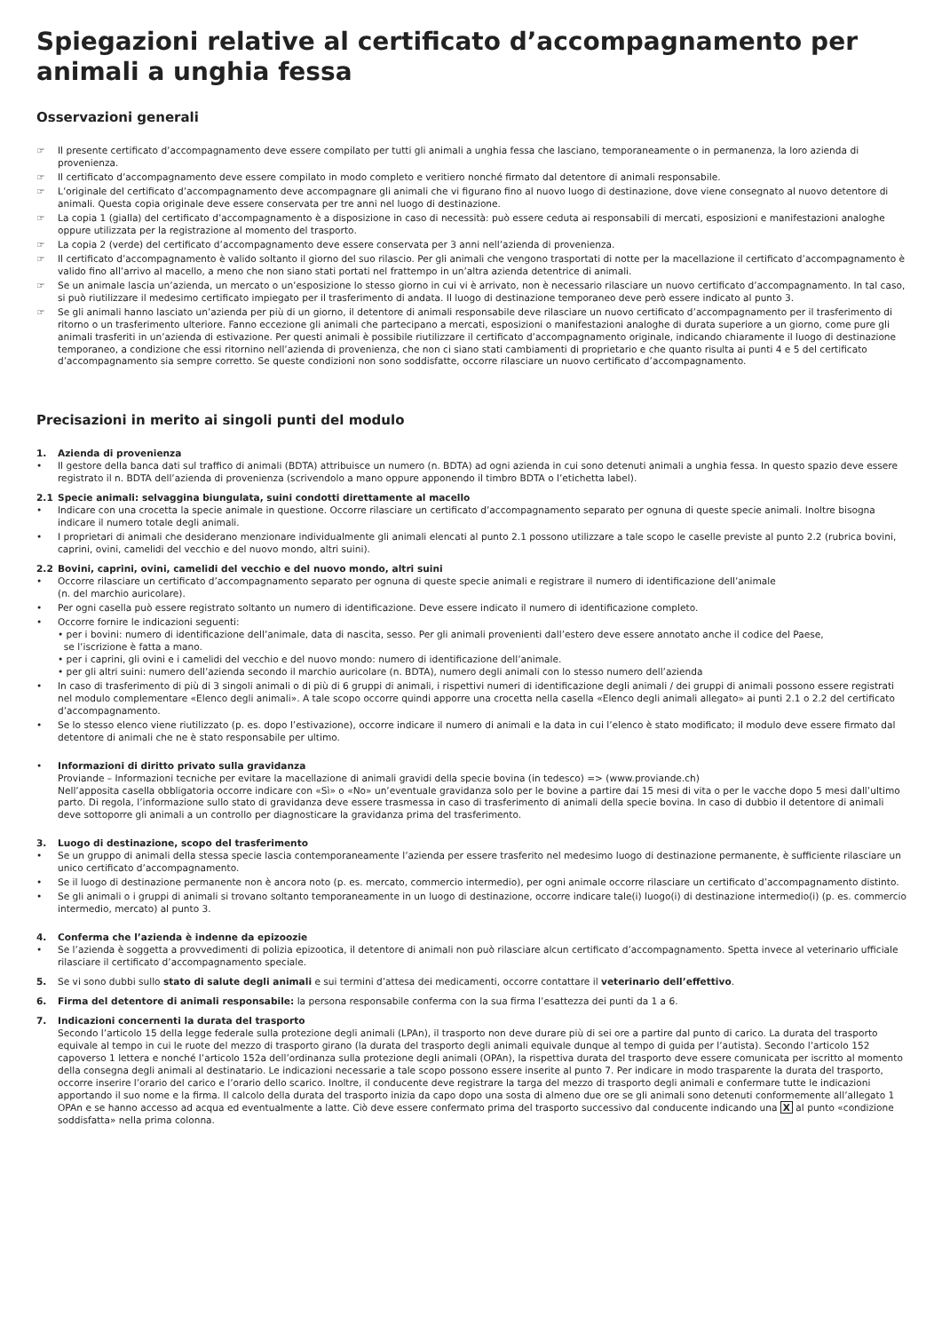Spiegazioni relative al certificato d’accompagnamento per animali a unghia fessa
Osservazioni generali
☞ Il presente certificato d’accompagnamento deve essere compilato per tutti gli animali a unghia fessa che lasciano, temporaneamente o in permanenza, la loro azienda di provenienza.
☞ Il certificato d’accompagnamento deve essere compilato in modo completo e veritiero nonché firmato dal detentore di animali responsabile.
☞ L’originale del certificato d’accompagnamento deve accompagnare gli animali che vi figurano fino al nuovo luogo di destinazione, dove viene consegnato al nuovo detentore di animali. Questa copia originale deve essere conservata per tre anni nel luogo di destinazione.
☞ La copia 1 (gialla) del certificato d’accompagnamento è a disposizione in caso di necessità: può essere ceduta ai responsabili di mercati, esposizioni e manifestazioni analoghe oppure utilizzata per la registrazione al momento del trasporto.
☞ La copia 2 (verde) del certificato d’accompagnamento deve essere conservata per 3 anni nell’azienda di provenienza.
☞ Il certificato d’accompagnamento è valido soltanto il giorno del suo rilascio. Per gli animali che vengono trasportati di notte per la macellazione il certificato d’accompagnamento è valido fino all’arrivo al macello, a meno che non siano stati portati nel frattempo in un’altra azienda detentrice di animali.
☞ Se un animale lascia un’azienda, un mercato o un’esposizione lo stesso giorno in cui vi è arrivato, non è necessario rilasciare un nuovo certificato d’accompagnamento. In tal caso, si può riutilizzare il medesimo certificato impiegato per il trasferimento di andata. Il luogo di destinazione temporaneo deve però essere indicato al punto 3.
☞ Se gli animali hanno lasciato un’azienda per più di un giorno, il detentore di animali responsabile deve rilasciare un nuovo certificato d’accompagnamento per il trasferimento di ritorno o un trasferimento ulteriore. Fanno eccezione gli animali che partecipano a mercati, esposizioni o manifestazioni analoghe di durata superiore a un giorno, come pure gli animali trasferiti in un’azienda di estivazione. Per questi animali è possibile riutilizzare il certificato d’accompagnamento originale, indicando chiaramente il luogo di destinazione temporaneo, a condizione che essi ritornino nell’azienda di provenienza, che non ci siano stati cambiamenti di proprietario e che quanto risulta ai punti 4 e 5 del certificato d’accompagnamento sia sempre corretto. Se queste condizioni non sono soddisfatte, occorre rilasciare un nuovo certificato d’accompagnamento.
Precisazioni in merito ai singoli punti del modulo
1. Azienda di provenienza
• Il gestore della banca dati sul traffico di animali (BDTA) attribuisce un numero (n. BDTA) ad ogni azienda in cui sono detenuti animali a unghia fessa. In questo spazio deve essere registrato il n. BDTA dell’azienda di provenienza (scrivendolo a mano oppure apponendo il timbro BDTA o l’etichetta label).
2.1 Specie animali: selvaggina biungulata, suini condotti direttamente al macello
• Indicare con una crocetta la specie animale in questione. Occorre rilasciare un certificato d’accompagnamento separato per ognuna di queste specie animali. Inoltre bisogna indicare il numero totale degli animali.
• I proprietari di animali che desiderano menzionare individualmente gli animali elencati al punto 2.1 possono utilizzare a tale scopo le caselle previste al punto 2.2 (rubrica bovini, caprini, ovini, camelidi del vecchio e del nuovo mondo, altri suini).
2.2 Bovini, caprini, ovini, camelidi del vecchio e del nuovo mondo, altri suini
• Occorre rilasciare un certificato d’accompagnamento separato per ognuna di queste specie animali e registrare il numero di identificazione dell’animale
(n. del marchio auricolare).
• Per ogni casella può essere registrato soltanto un numero di identificazione. Deve essere indicato il numero di identificazione completo.
• Occorre fornire le indicazioni seguenti:
• per i bovini: numero di identificazione dell’animale, data di nascita, sesso. Per gli animali provenienti dall’estero deve essere annotato anche il codice del Paese,
se l’iscrizione è fatta a mano.
• per i caprini, gli ovini e i camelidi del vecchio e del nuovo mondo: numero di identificazione dell’animale.
• per gli altri suini: numero dell’azienda secondo il marchio auricolare (n. BDTA), numero degli animali con lo stesso numero dell’azienda
• In caso di trasferimento di più di 3 singoli animali o di più di 6 gruppi di animali, i rispettivi numeri di identificazione degli animali / dei gruppi di animali possono essere registrati nel modulo complementare «Elenco degli animali». A tale scopo occorre quindi apporre una crocetta nella casella «Elenco degli animali allegato» ai punti 2.1 o 2.2 del certificato d’accompagnamento.
• Se lo stesso elenco viene riutilizzato (p. es. dopo l’estivazione), occorre indicare il numero di animali e la data in cui l’elenco è stato modificato; il modulo deve essere firmato dal detentore di animali che ne è stato responsabile per ultimo.
• Informazioni di diritto privato sulla gravidanza
Proviande – Informazioni tecniche per evitare la macellazione di animali gravidi della specie bovina (in tedesco) => (www.proviande.ch)
Nell’apposita casella obbligatoria occorre indicare con «Sì» o «No» un’eventuale gravidanza solo per le bovine a partire dai 15 mesi di vita o per le vacche dopo 5 mesi dall’ultimo parto. Di regola, l’informazione sullo stato di gravidanza deve essere trasmessa in caso di trasferimento di animali della specie bovina. In caso di dubbio il detentore di animali deve sottoporre gli animali a un controllo per diagnosticare la gravidanza prima del trasferimento.
3. Luogo di destinazione, scopo del trasferimento
• Se un gruppo di animali della stessa specie lascia contemporaneamente l’azienda per essere trasferito nel medesimo luogo di destinazione permanente, è sufficiente rilasciare un unico certificato d’accompagnamento.
• Se il luogo di destinazione permanente non è ancora noto (p. es. mercato, commercio intermedio), per ogni animale occorre rilasciare un certificato d’accompagnamento distinto.
• Se gli animali o i gruppi di animali si trovano soltanto temporaneamente in un luogo di destinazione, occorre indicare tale(i) luogo(i) di destinazione intermedio(i) (p. es. commercio intermedio, mercato) al punto 3.
4. Conferma che l’azienda è indenne da epizoozie
• Se l’azienda è soggetta a provvedimenti di polizia epizootica, il detentore di animali non può rilasciare alcun certificato d’accompagnamento. Spetta invece al veterinario ufficiale rilasciare il certificato d’accompagnamento speciale.
5. Se vi sono dubbi sullo stato di salute degli animali e sui termini d’attesa dei medicamenti, occorre contattare il veterinario dell’effettivo.
6. Firma del detentore di animali responsabile: la persona responsabile conferma con la sua firma l’esattezza dei punti da 1 a 6.
7. Indicazioni concernenti la durata del trasporto
Secondo l’articolo 15 della legge federale sulla protezione degli animali (LPAn), il trasporto non deve durare più di sei ore a partire dal punto di carico. La durata del trasporto equivale al tempo in cui le ruote del mezzo di trasporto girano (la durata del trasporto degli animali equivale dunque al tempo di guida per l’autista). Secondo l’articolo 152 capoverso 1 lettera e nonché l’articolo 152a dell’ordinanza sulla protezione degli animali (OPAn), la rispettiva durata del trasporto deve essere comunicata per iscritto al momento della consegna degli animali al destinatario. Le indicazioni necessarie a tale scopo possono essere inserite al punto 7. Per indicare in modo trasparente la durata del trasporto, occorre inserire l’orario del carico e l’orario dello scarico. Inoltre, il conducente deve registrare la targa del mezzo di trasporto degli animali e confermare tutte le indicazioni apportando il suo nome e la firma. Il calcolo della durata del trasporto inizia da capo dopo una sosta di almeno due ore se gli animali sono detenuti conformemente all’allegato 1 OPAn e se hanno accesso ad acqua ed eventualmente a latte. Ciò deve essere confermato prima del trasporto successivo dal conducente indicando una X al punto «condizione soddisfatta» nella prima colonna.